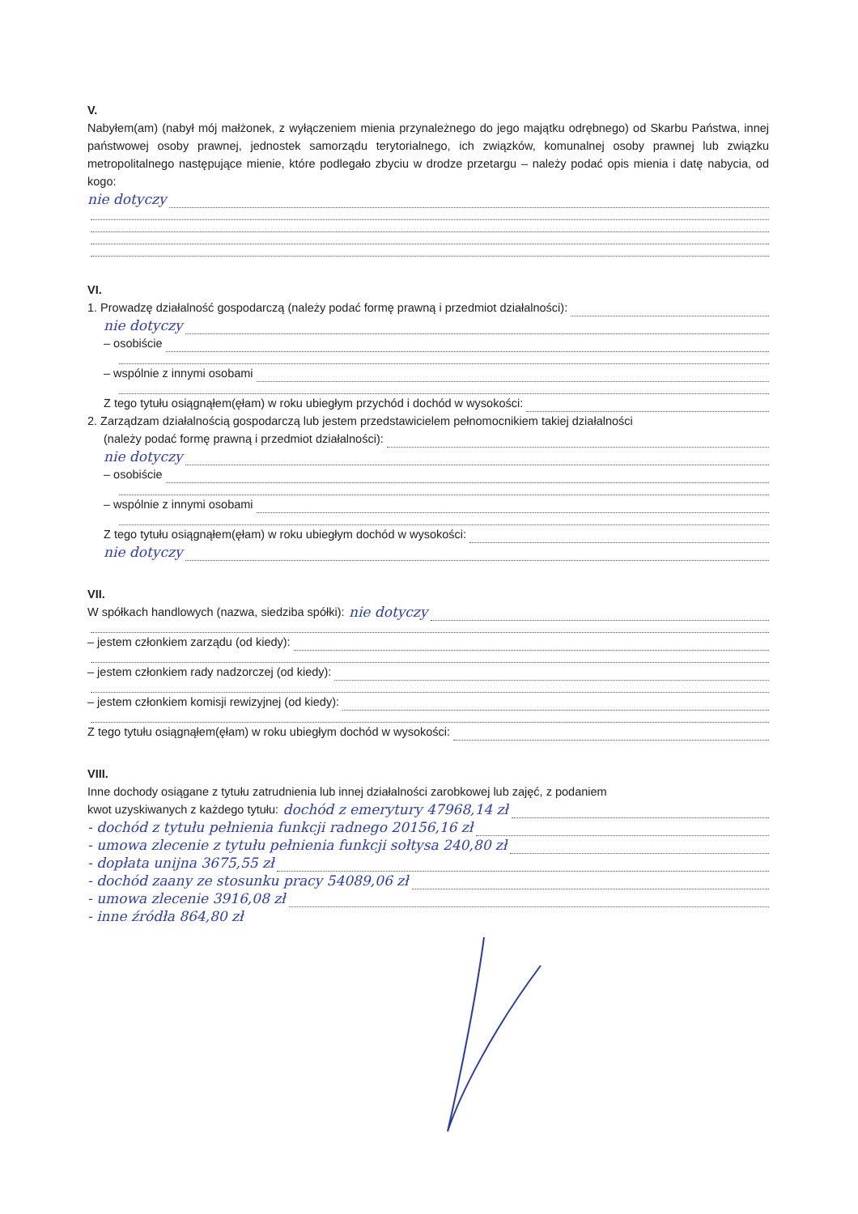V.
Nabyłem(am) (nabył mój małżonek, z wyłączeniem mienia przynależnego do jego majątku odrębnego) od Skarbu Państwa, innej państwowej osoby prawnej, jednostek samorządu terytorialnego, ich związków, komunalnej osoby prawnej lub związku metropolitalnego następujące mienie, które podlegało zbyciu w drodze przetargu – należy podać opis mienia i datę nabycia, od kogo:
nie dotyczy
VI.
1. Prowadzę działalność gospodarczą (należy podać formę prawną i przedmiot działalności):
nie dotyczy
– osobiście
– wspólnie z innymi osobami
Z tego tytułu osiągnąłem(ęłam) w roku ubiegłym przychód i dochód w wysokości:
2. Zarządzam działalnością gospodarczą lub jestem przedstawicielem pełnomocnikiem takiej działalności
(należy podać formę prawną i przedmiot działalności):
nie dotyczy
– osobiście
– wspólnie z innymi osobami
Z tego tytułu osiągnąłem(ęłam) w roku ubiegłym dochód w wysokości:
nie dotyczy
VII.
W spółkach handlowych (nazwa, siedziba spółki): nie dotyczy
– jestem członkiem zarządu (od kiedy):
– jestem członkiem rady nadzorczej (od kiedy):
– jestem członkiem komisji rewizyjnej (od kiedy):
Z tego tytułu osiągnąłem(ęłam) w roku ubiegłym dochód w wysokości:
VIII.
Inne dochody osiągane z tytułu zatrudnienia lub innej działalności zarobkowej lub zajęć, z podaniem
kwot uzyskiwanych z każdego tytułu: dochód z emerytury 47968,14 zł
- dochód z tytułu pełnienia funkcji radnego 20156,16 zł
- umowa zlecenie z tytułu pełnienia funkcji sołtysa 240,80 zł
- dopłata unijna 3675,55 zł
- dochód zaany ze stosunku pracy 54089,06 zł
- umowa zlecenie 3916,08 zł
- inne źródła 864,80 zł